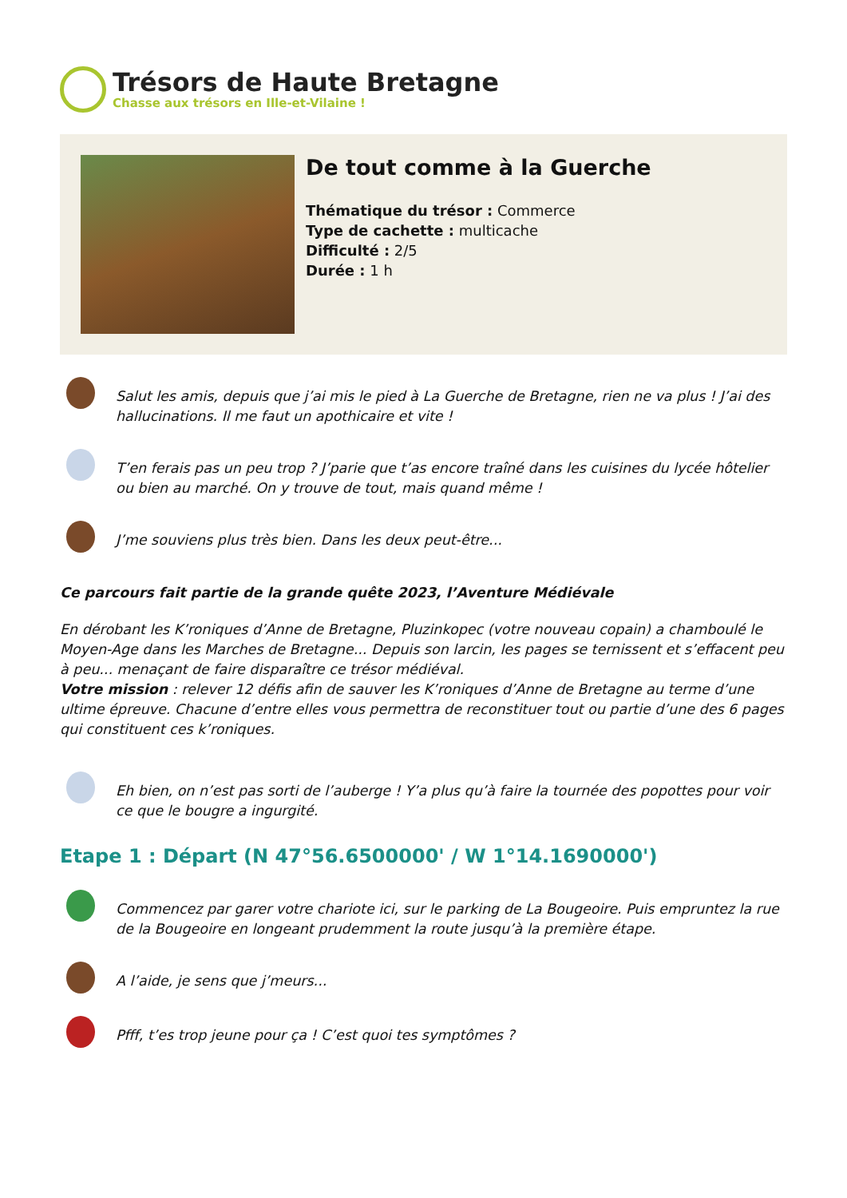Trésors de Haute Bretagne
Chasse aux trésors en Ille-et-Vilaine !
De tout comme à la Guerche
Thématique du trésor : Commerce
Type de cachette : multicache
Difficulté : 2/5
Durée : 1 h
Salut les amis, depuis que j’ai mis le pied à La Guerche de Bretagne, rien ne va plus ! J’ai des hallucinations. Il me faut un apothicaire et vite !
T’en ferais pas un peu trop ? J’parie que t’as encore traîné dans les cuisines du lycée hôtelier ou bien au marché. On y trouve de tout, mais quand même !
J’me souviens plus très bien. Dans les deux peut-être...
Ce parcours fait partie de la grande quête 2023, l’Aventure Médiévale
En dérobant les K’roniques d’Anne de Bretagne, Pluzinkopec (votre nouveau copain) a chamboulé le Moyen-Age dans les Marches de Bretagne... Depuis son larcin, les pages se ternissent et s’effacent peu à peu... menaçant de faire disparaître ce trésor médiéval.
Votre mission : relever 12 défis afin de sauver les K’roniques d’Anne de Bretagne au terme d’une ultime épreuve. Chacune d’entre elles vous permettra de reconstituer tout ou partie d’une des 6 pages qui constituent ces k’roniques.
Eh bien, on n’est pas sorti de l’auberge ! Y’a plus qu’à faire la tournée des popottes pour voir ce que le bougre a ingurgité.
Etape 1 : Départ (N 47°56.6500000' / W 1°14.1690000')
Commencez par garer votre chariote ici, sur le parking de La Bougeoire. Puis empruntez la rue de la Bougeoire en longeant prudemment la route jusqu’à la première étape.
A l’aide, je sens que j’meurs...
Pfff, t’es trop jeune pour ça ! C’est quoi tes symptômes ?